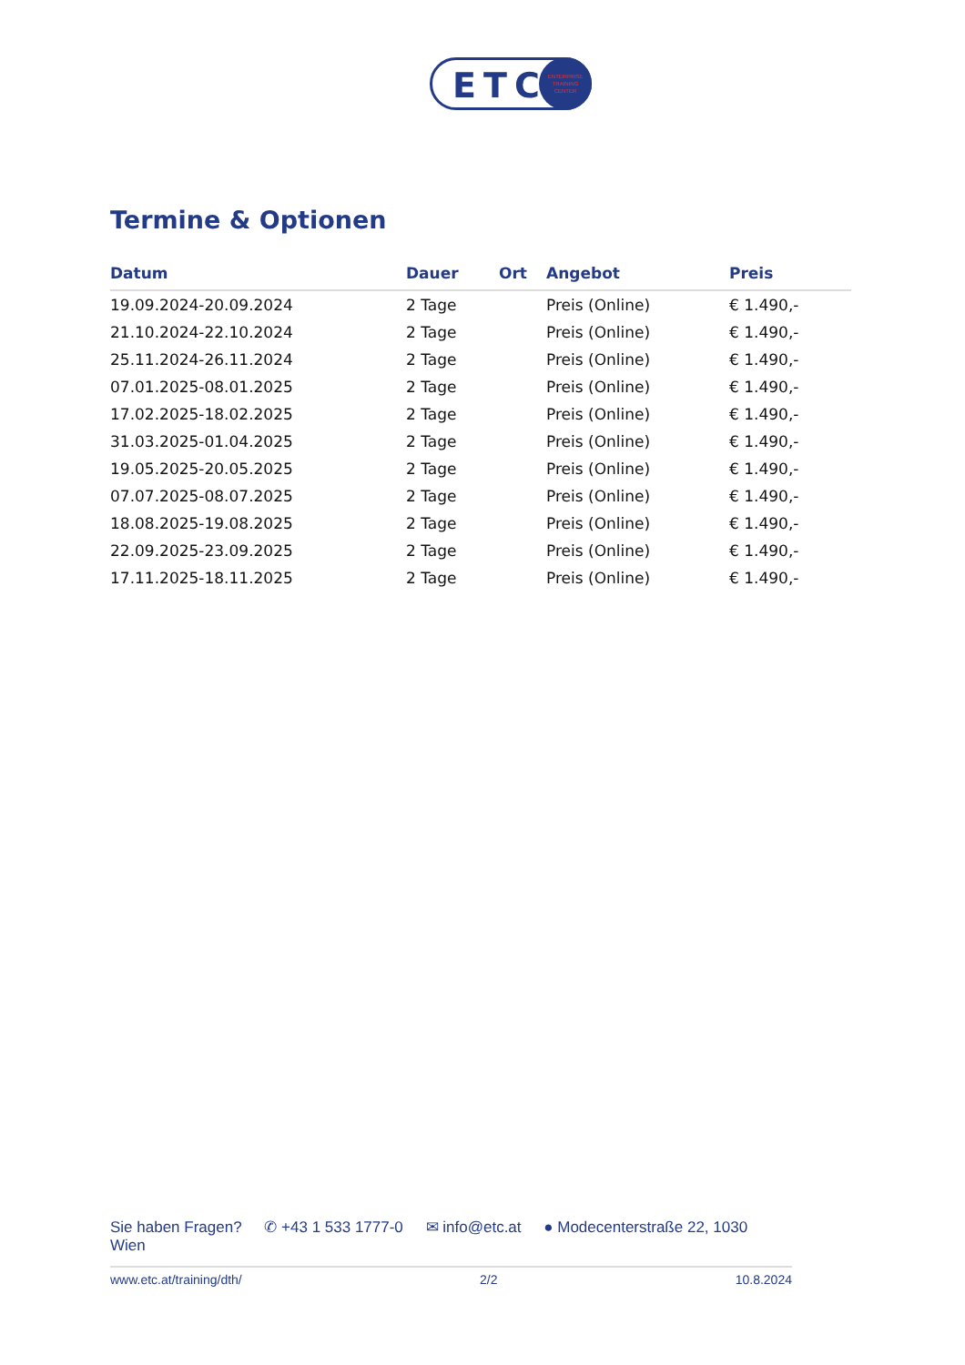ETC
ENTERPRISE
TRAINING
CENTER
Termine & Optionen
| Datum | Dauer | Ort | Angebot | Preis |
| --- | --- | --- | --- | --- |
| 19.09.2024-20.09.2024 | 2 Tage | | Preis (Online) | € 1.490,- |
| 21.10.2024-22.10.2024 | 2 Tage | | Preis (Online) | € 1.490,- |
| 25.11.2024-26.11.2024 | 2 Tage | | Preis (Online) | € 1.490,- |
| 07.01.2025-08.01.2025 | 2 Tage | | Preis (Online) | € 1.490,- |
| 17.02.2025-18.02.2025 | 2 Tage | | Preis (Online) | € 1.490,- |
| 31.03.2025-01.04.2025 | 2 Tage | | Preis (Online) | € 1.490,- |
| 19.05.2025-20.05.2025 | 2 Tage | | Preis (Online) | € 1.490,- |
| 07.07.2025-08.07.2025 | 2 Tage | | Preis (Online) | € 1.490,- |
| 18.08.2025-19.08.2025 | 2 Tage | | Preis (Online) | € 1.490,- |
| 22.09.2025-23.09.2025 | 2 Tage | | Preis (Online) | € 1.490,- |
| 17.11.2025-18.11.2025 | 2 Tage | | Preis (Online) | € 1.490,- |
Sie haben Fragen? ✆ +43 1 533 1777-0 ✉ info@etc.at ● Modecenterstraße 22, 1030 Wien
www.etc.at/training/dth/ 2/2 10.8.2024